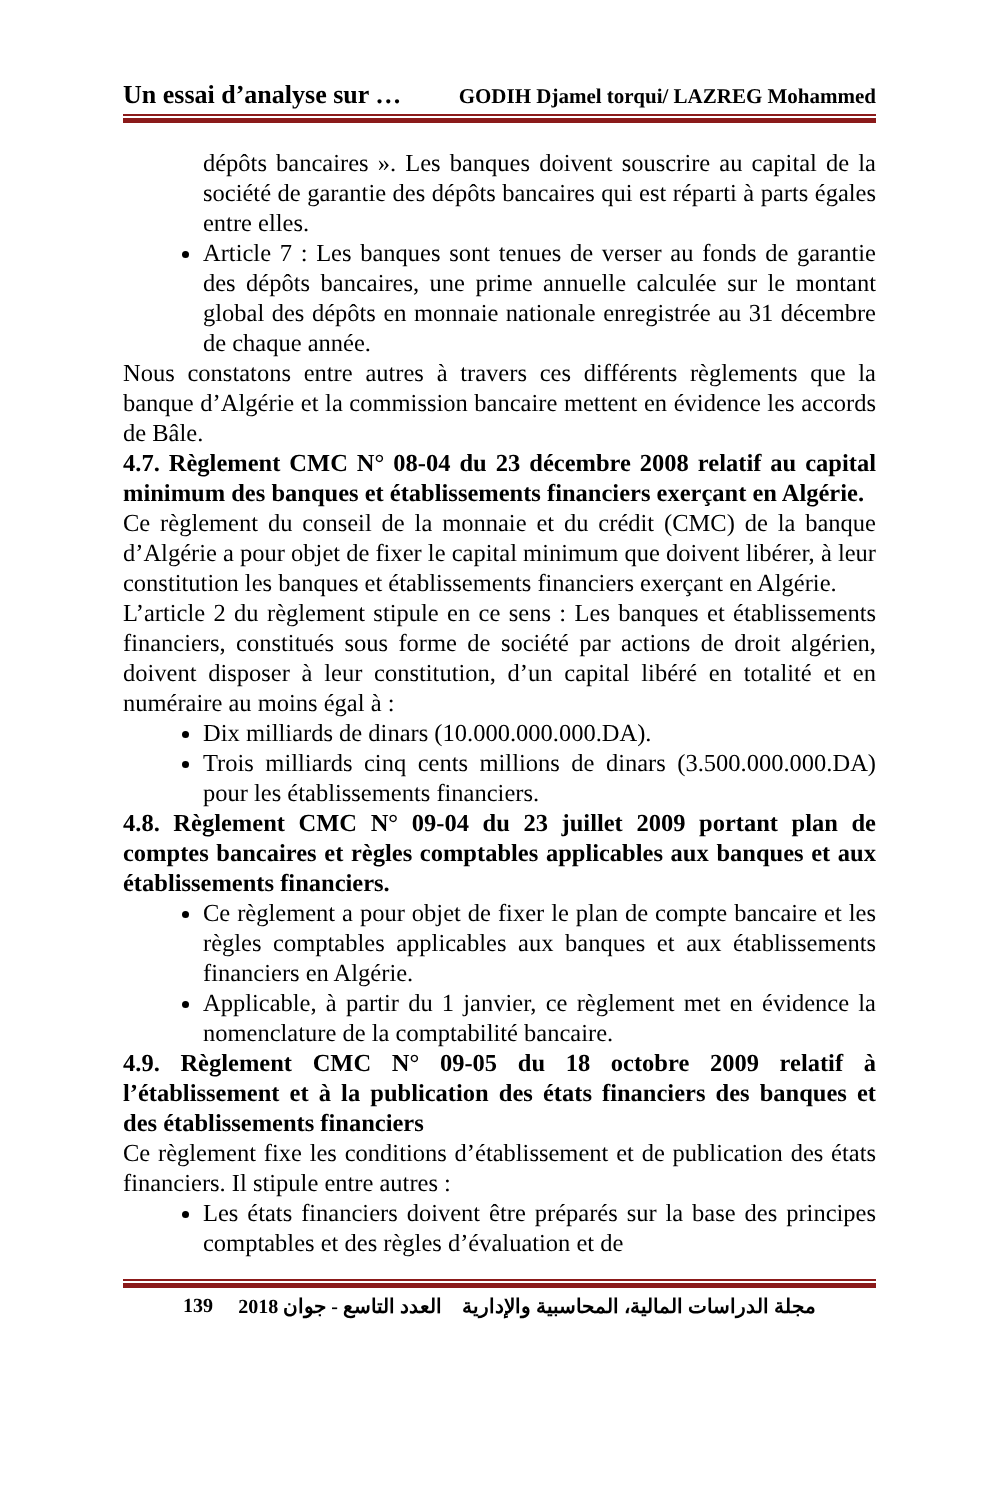Un essai d’analyse sur … GODIH Djamel torqui/ LAZREG Mohammed
dépôts bancaires ». Les banques doivent souscrire au capital de la société de garantie des dépôts bancaires qui est réparti à parts égales entre elles.
Article 7 : Les banques sont tenues de verser au fonds de garantie des dépôts bancaires, une prime annuelle calculée sur le montant global des dépôts en monnaie nationale enregistrée au 31 décembre de chaque année.
Nous constatons entre autres à travers ces différents règlements que la banque d’Algérie et la commission bancaire mettent en évidence les accords de Bâle.
4.7. Règlement CMC N° 08-04 du 23 décembre 2008 relatif au capital minimum des banques et établissements financiers exerçant en Algérie.
Ce règlement du conseil de la monnaie et du crédit (CMC) de la banque d’Algérie a pour objet de fixer le capital minimum que doivent libérer, à leur constitution les banques et établissements financiers exerçant en Algérie.
L’article 2 du règlement stipule en ce sens : Les banques et établissements financiers, constitués sous forme de société par actions de droit algérien, doivent disposer à leur constitution, d’un capital libéré en totalité et en numéraire au moins égal à :
Dix milliards de dinars (10.000.000.000.DA).
Trois milliards cinq cents millions de dinars (3.500.000.000.DA) pour les établissements financiers.
4.8. Règlement CMC N° 09-04 du 23 juillet 2009 portant plan de comptes bancaires et règles comptables applicables aux banques et aux établissements financiers.
Ce règlement a pour objet de fixer le plan de compte bancaire et les règles comptables applicables aux banques et aux établissements financiers en Algérie.
Applicable, à partir du 1 janvier, ce règlement met en évidence la nomenclature de la comptabilité bancaire.
4.9. Règlement CMC N° 09-05 du 18 octobre 2009 relatif à l’établissement et à la publication des états financiers des banques et des établissements financiers
Ce règlement fixe les conditions d’établissement et de publication des états financiers. Il stipule entre autres :
Les états financiers doivent être préparés sur la base des principes comptables et des règles d’évaluation et de
139 مجلة الدراسات المالية، المحاسبية والإدارية العدد التاسع - جوان 2018